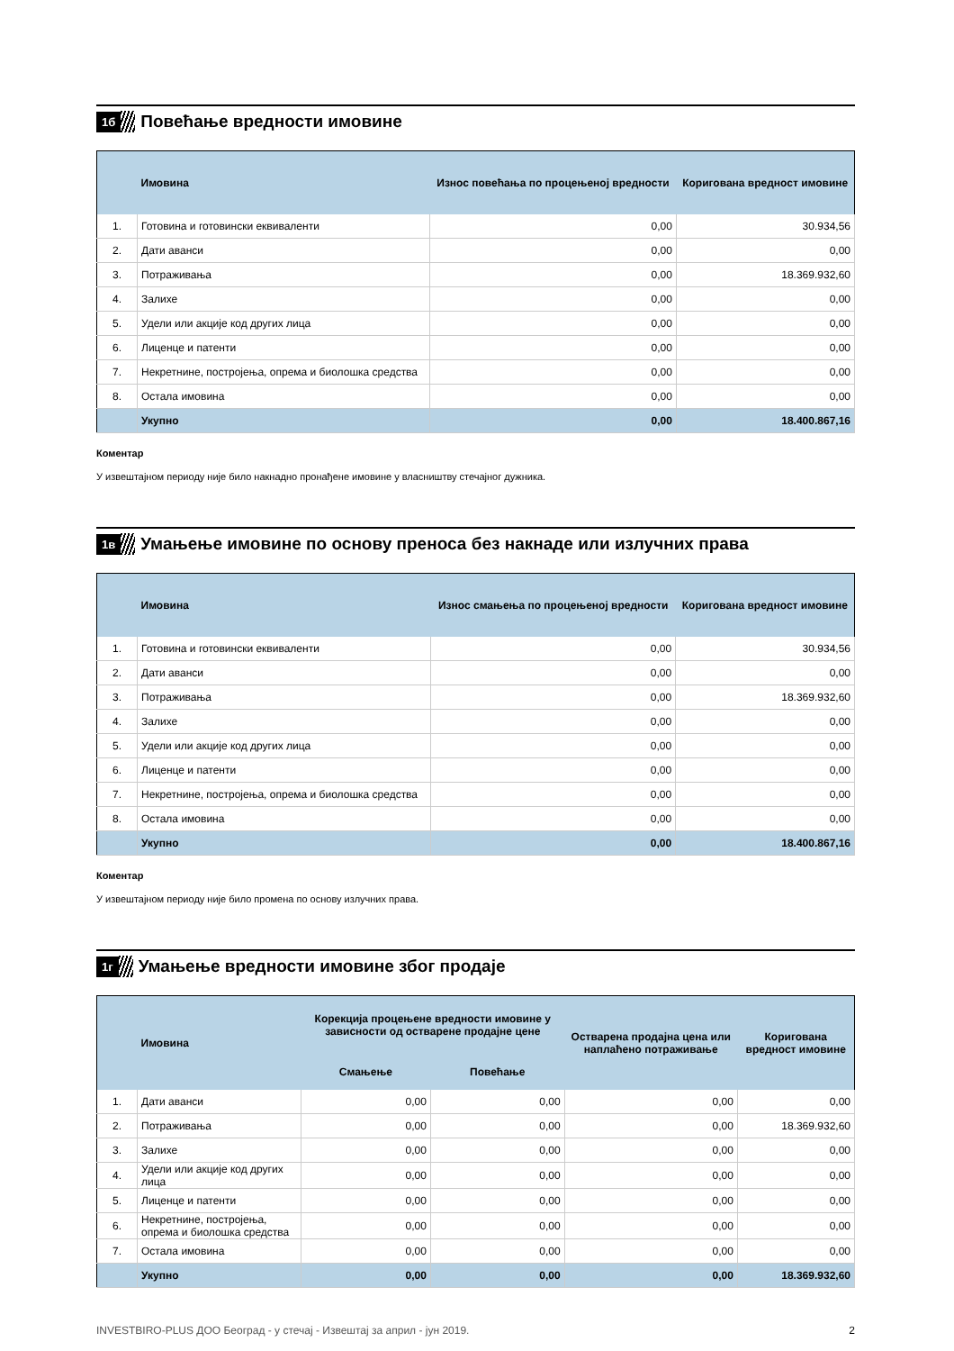1б
Повећање вредности имовине
| | Имовина | Износ повећања по процењеној вредности | Коригована вредност имовине |
| --- | --- | --- | --- |
| 1. | Готовина и готовински еквиваленти | 0,00 | 30.934,56 |
| 2. | Дати аванси | 0,00 | 0,00 |
| 3. | Потраживања | 0,00 | 18.369.932,60 |
| 4. | Залихе | 0,00 | 0,00 |
| 5. | Удели или акције код других лица | 0,00 | 0,00 |
| 6. | Лиценце и патенти | 0,00 | 0,00 |
| 7. | Некретнине, постројења, опрема и биолошка средства | 0,00 | 0,00 |
| 8. | Остала имовина | 0,00 | 0,00 |
| | Укупно | 0,00 | 18.400.867,16 |
Коментар
У извештајном периоду није било накнадно пронађене имовине у власништву стечајног дужника.
1в
Умањење имовине по основу преноса без накнаде или излучних права
| | Имовина | Износ смањења по процењеној вредности | Коригована вредност имовине |
| --- | --- | --- | --- |
| 1. | Готовина и готовински еквиваленти | 0,00 | 30.934,56 |
| 2. | Дати аванси | 0,00 | 0,00 |
| 3. | Потраживања | 0,00 | 18.369.932,60 |
| 4. | Залихе | 0,00 | 0,00 |
| 5. | Удели или акције код других лица | 0,00 | 0,00 |
| 6. | Лиценце и патенти | 0,00 | 0,00 |
| 7. | Некретнине, постројења, опрема и биолошка средства | 0,00 | 0,00 |
| 8. | Остала имовина | 0,00 | 0,00 |
| | Укупно | 0,00 | 18.400.867,16 |
Коментар
У извештајном периоду није било промена по основу излучних права.
1г
Умањење вредности имовине због продаје
| | Имовина | Корекција процењене вредности имовине у зависности од остварене продајне цене | | Остварена продајна цена или наплаћено потраживање | Коригована вредност имовине |
| --- | --- | --- | --- | --- | --- |
| | | Смањење | Повећање | | |
| 1. | Дати аванси | 0,00 | 0,00 | 0,00 | 0,00 |
| 2. | Потраживања | 0,00 | 0,00 | 0,00 | 18.369.932,60 |
| 3. | Залихе | 0,00 | 0,00 | 0,00 | 0,00 |
| 4. | Удели или акције код других лица | 0,00 | 0,00 | 0,00 | 0,00 |
| 5. | Лиценце и патенти | 0,00 | 0,00 | 0,00 | 0,00 |
| 6. | Некретнине, постројења, опрема и биолошка средства | 0,00 | 0,00 | 0,00 | 0,00 |
| 7. | Остала имовина | 0,00 | 0,00 | 0,00 | 0,00 |
| | Укупно | 0,00 | 0,00 | 0,00 | 18.369.932,60 |
INVESTBIRO-PLUS ДОО Београд - у стечај - Извештај за април - јун 2019. 2